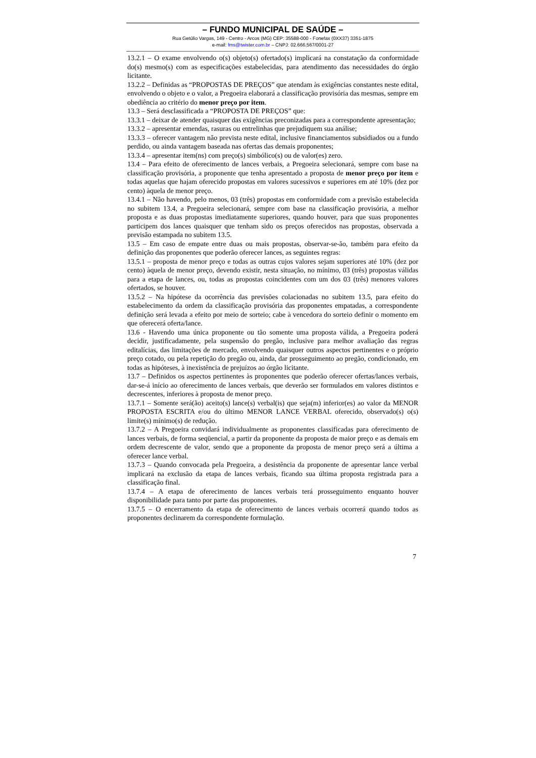– FUNDO MUNICIPAL DE SAÚDE –
Rua Getúlio Vargas, 149 - Centro - Arcos (MG) CEP: 35588-000 - Fonefax (0XX37) 3351-1875
e-mail: fms@twister.com.br – CNPJ: 02.666.567/0001-27
13.2.1 – O exame envolvendo o(s) objeto(s) ofertado(s) implicará na constatação da conformidade do(s) mesmo(s) com as especificações estabelecidas, para atendimento das necessidades do órgão licitante.
13.2.2 – Definidas as “PROPOSTAS DE PREÇOS” que atendam às exigências constantes neste edital, envolvendo o objeto e o valor, a Pregoeira elaborará a classificação provisória das mesmas, sempre em obediência ao critério do menor preço por item.
13.3 – Será desclassificada a “PROPOSTA DE PREÇOS” que:
13.3.1 – deixar de atender quaisquer das exigências preconizadas para a correspondente apresentação;
13.3.2 – apresentar emendas, rasuras ou entrelinhas que prejudiquem sua análise;
13.3.3 – oferecer vantagem não prevista neste edital, inclusive financiamentos subsidiados ou a fundo perdido, ou ainda vantagem baseada nas ofertas das demais proponentes;
13.3.4 – apresentar item(ns) com preço(s) simbólico(s) ou de valor(es) zero.
13.4 – Para efeito de oferecimento de lances verbais, a Pregoeira selecionará, sempre com base na classificação provisória, a proponente que tenha apresentado a proposta de menor preço por item e todas aquelas que hajam oferecido propostas em valores sucessivos e superiores em até 10% (dez por cento) àquela de menor preço.
13.4.1 – Não havendo, pelo menos, 03 (três) propostas em conformidade com a previsão estabelecida no subitem 13.4, a Pregoeira selecionará, sempre com base na classificação provisória, a melhor proposta e as duas propostas imediatamente superiores, quando houver, para que suas proponentes participem dos lances quaisquer que tenham sido os preços oferecidos nas propostas, observada a previsão estampada no subitem 13.5.
13.5 – Em caso de empate entre duas ou mais propostas, observar-se-ão, também para efeito da definição das proponentes que poderão oferecer lances, as seguintes regras:
13.5.1 – proposta de menor preço e todas as outras cujos valores sejam superiores até 10% (dez por cento) àquela de menor preço, devendo existir, nesta situação, no mínimo, 03 (três) propostas válidas para a etapa de lances, ou, todas as propostas coincidentes com um dos 03 (três) menores valores ofertados, se houver.
13.5.2 – Na hipótese da ocorrência das previsões colacionadas no subitem 13.5, para efeito do estabelecimento da ordem da classificação provisória das proponentes empatadas, a correspondente definição será levada a efeito por meio de sorteio; cabe à vencedora do sorteio definir o momento em que oferecerá oferta/lance.
13.6 - Havendo uma única proponente ou tão somente uma proposta válida, a Pregoeira poderá decidir, justificadamente, pela suspensão do pregão, inclusive para melhor avaliação das regras editalícias, das limitações de mercado, envolvendo quaisquer outros aspectos pertinentes e o próprio preço cotado, ou pela repetição do pregão ou, ainda, dar prosseguimento ao pregão, condicionado, em todas as hipóteses, à inexistência de prejuízos ao órgão licitante.
13.7 – Definidos os aspectos pertinentes às proponentes que poderão oferecer ofertas/lances verbais, dar-se-á início ao oferecimento de lances verbais, que deverão ser formulados em valores distintos e decrescentes, inferiores à proposta de menor preço.
13.7.1 – Somente será(ão) aceito(s) lance(s) verbal(is) que seja(m) inferior(es) ao valor da MENOR PROPOSTA ESCRITA e/ou do último MENOR LANCE VERBAL oferecido, observado(s) o(s) limite(s) mínimo(s) de redução.
13.7.2 – A Pregoeira convidará individualmente as proponentes classificadas para oferecimento de lances verbais, de forma seqüencial, a partir da proponente da proposta de maior preço e as demais em ordem decrescente de valor, sendo que a proponente da proposta de menor preço será a última a oferecer lance verbal.
13.7.3 – Quando convocada pela Pregoeira, a desistência da proponente de apresentar lance verbal implicará na exclusão da etapa de lances verbais, ficando sua última proposta registrada para a classificação final.
13.7.4 – A etapa de oferecimento de lances verbais terá prosseguimento enquanto houver disponibilidade para tanto por parte das proponentes.
13.7.5 – O encerramento da etapa de oferecimento de lances verbais ocorrerá quando todos as proponentes declinarem da correspondente formulação.
7